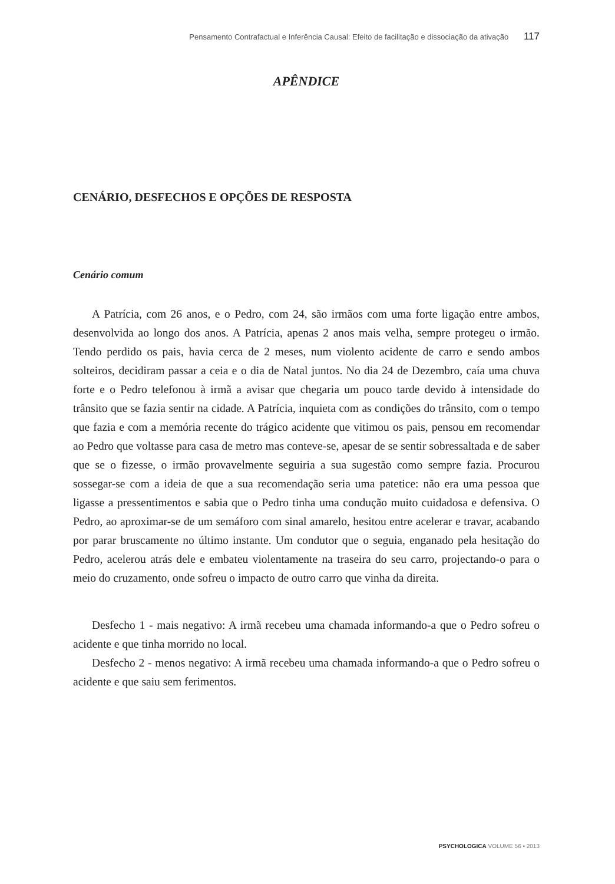Pensamento Contrafactual e Inferência Causal: Efeito de facilitação e dissociação da ativação 117
APÊNDICE
CENÁRIO, DESFECHOS E OPÇÕES DE RESPOSTA
Cenário comum
A Patrícia, com 26 anos, e o Pedro, com 24, são irmãos com uma forte ligação entre ambos, desenvolvida ao longo dos anos. A Patrícia, apenas 2 anos mais velha, sempre protegeu o irmão. Tendo perdido os pais, havia cerca de 2 meses, num violento acidente de carro e sendo ambos solteiros, decidiram passar a ceia e o dia de Natal juntos. No dia 24 de Dezembro, caía uma chuva forte e o Pedro telefonou à irmã a avisar que chegaria um pouco tarde devido à intensidade do trânsito que se fazia sentir na cidade. A Patrícia, inquieta com as condições do trânsito, com o tempo que fazia e com a memória recente do trágico acidente que vitimou os pais, pensou em recomendar ao Pedro que voltasse para casa de metro mas conteve-se, apesar de se sentir sobressaltada e de saber que se o fizesse, o irmão provavelmente seguiria a sua sugestão como sempre fazia. Procurou sossegar-se com a ideia de que a sua recomendação seria uma patetice: não era uma pessoa que ligasse a pressentimentos e sabia que o Pedro tinha uma condução muito cuidadosa e defensiva. O Pedro, ao aproximar-se de um semáforo com sinal amarelo, hesitou entre acelerar e travar, acabando por parar bruscamente no último instante. Um condutor que o seguia, enganado pela hesitação do Pedro, acelerou atrás dele e embateu violentamente na traseira do seu carro, projectando-o para o meio do cruzamento, onde sofreu o impacto de outro carro que vinha da direita.
Desfecho 1 - mais negativo: A irmã recebeu uma chamada informando-a que o Pedro sofreu o acidente e que tinha morrido no local.
Desfecho 2 - menos negativo: A irmã recebeu uma chamada informando-a que o Pedro sofreu o acidente e que saiu sem ferimentos.
PSYCHOLOGICA VOLUME 56 • 2013